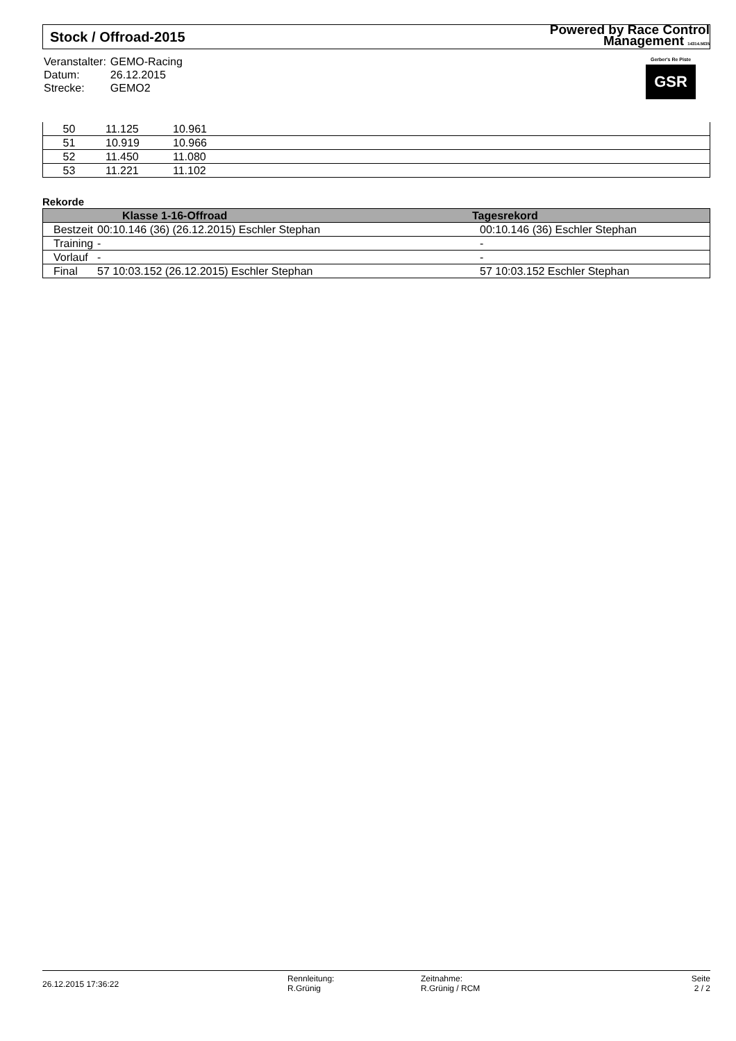Stock / Offroad-2015 Powered by Race Control
Management 14314.5635
| Veranstalter: | GEMO-Racing |
| Datum: | 26.12.2015 |
| Strecke: | GEMO2 |
Gerber's Re Piste
GSR
| 50 | 11.125 | 10.961 | |
| 51 | 10.919 | 10.966 | |
| 52 | 11.450 | 11.080 | |
| 53 | 11.221 | 11.102 | |
Rekorde
| | Klasse 1-16-Offroad | Tagesrekord |
| --- | --- | --- |
| Bestzeit | 00:10.146 (36) (26.12.2015) Eschler Stephan | 00:10.146 (36) Eschler Stephan |
| Training | - | - |
| Vorlauf | - | - |
| Final | 57 10:03.152 (26.12.2015) Eschler Stephan | 57 10:03.152 Eschler Stephan |
26.12.2015 17:36:22
Rennleitung:
R.Grünig
Zeitnahme:
R.Grünig / RCM
Seite
2 / 2